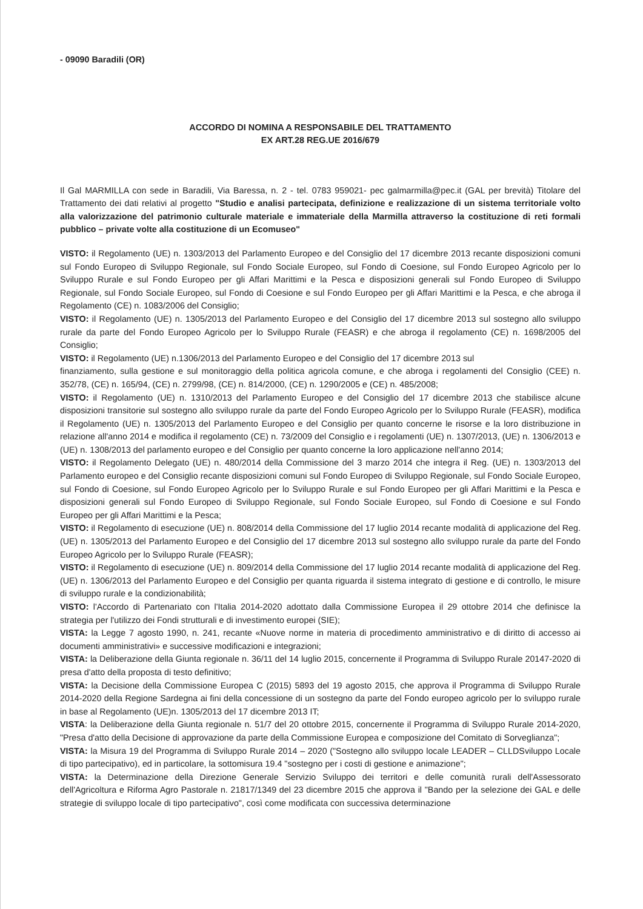- 09090 Baradili (OR)
ACCORDO DI NOMINA A RESPONSABILE DEL TRATTAMENTO
EX ART.28 REG.UE 2016/679
Il Gal MARMILLA con sede in Baradili, Via Baressa, n. 2 - tel. 0783 959021- pec galmarmilla@pec.it (GAL per brevità) Titolare del Trattamento dei dati relativi al progetto "Studio e analisi partecipata, definizione e realizzazione di un sistema territoriale volto alla valorizzazione del patrimonio culturale materiale e immateriale della Marmilla attraverso la costituzione di reti formali pubblico – private volte alla costituzione di un Ecomuseo"
VISTO: il Regolamento (UE) n. 1303/2013 del Parlamento Europeo e del Consiglio del 17 dicembre 2013 recante disposizioni comuni sul Fondo Europeo di Sviluppo Regionale, sul Fondo Sociale Europeo, sul Fondo di Coesione, sul Fondo Europeo Agricolo per lo Sviluppo Rurale e sul Fondo Europeo per gli Affari Marittimi e la Pesca e disposizioni generali sul Fondo Europeo di Sviluppo Regionale, sul Fondo Sociale Europeo, sul Fondo di Coesione e sul Fondo Europeo per gli Affari Marittimi e la Pesca, e che abroga il Regolamento (CE) n. 1083/2006 del Consiglio;
VISTO: il Regolamento (UE) n. 1305/2013 del Parlamento Europeo e del Consiglio del 17 dicembre 2013 sul sostegno allo sviluppo rurale da parte del Fondo Europeo Agricolo per lo Sviluppo Rurale (FEASR) e che abroga il regolamento (CE) n. 1698/2005 del Consiglio;
VISTO: il Regolamento (UE) n.1306/2013 del Parlamento Europeo e del Consiglio del 17 dicembre 2013 sul
finanziamento, sulla gestione e sul monitoraggio della politica agricola comune, e che abroga i regolamenti del Consiglio (CEE) n. 352/78, (CE) n. 165/94, (CE) n. 2799/98, (CE) n. 814/2000, (CE) n. 1290/2005 e (CE) n. 485/2008;
VISTO: il Regolamento (UE) n. 1310/2013 del Parlamento Europeo e del Consiglio del 17 dicembre 2013 che stabilisce alcune disposizioni transitorie sul sostegno allo sviluppo rurale da parte del Fondo Europeo Agricolo per lo Sviluppo Rurale (FEASR), modifica il Regolamento (UE) n. 1305/2013 del Parlamento Europeo e del Consiglio per quanto concerne le risorse e la loro distribuzione in relazione all'anno 2014 e modifica il regolamento (CE) n. 73/2009 del Consiglio e i regolamenti (UE) n. 1307/2013, (UE) n. 1306/2013 e (UE) n. 1308/2013 del parlamento europeo e del Consiglio per quanto concerne la loro applicazione nell'anno 2014;
VISTO: il Regolamento Delegato (UE) n. 480/2014 della Commissione del 3 marzo 2014 che integra il Reg. (UE) n. 1303/2013 del Parlamento europeo e del Consiglio recante disposizioni comuni sul Fondo Europeo di Sviluppo Regionale, sul Fondo Sociale Europeo, sul Fondo di Coesione, sul Fondo Europeo Agricolo per lo Sviluppo Rurale e sul Fondo Europeo per gli Affari Marittimi e la Pesca e disposizioni generali sul Fondo Europeo di Sviluppo Regionale, sul Fondo Sociale Europeo, sul Fondo di Coesione e sul Fondo Europeo per gli Affari Marittimi e la Pesca;
VISTO: il Regolamento di esecuzione (UE) n. 808/2014 della Commissione del 17 luglio 2014 recante modalità di applicazione del Reg. (UE) n. 1305/2013 del Parlamento Europeo e del Consiglio del 17 dicembre 2013 sul sostegno allo sviluppo rurale da parte del Fondo Europeo Agricolo per lo Sviluppo Rurale (FEASR);
VISTO: il Regolamento di esecuzione (UE) n. 809/2014 della Commissione del 17 luglio 2014 recante modalità di applicazione del Reg. (UE) n. 1306/2013 del Parlamento Europeo e del Consiglio per quanta riguarda il sistema integrato di gestione e di controllo, le misure di sviluppo rurale e la condizionabilità;
VISTO: l'Accordo di Partenariato con l'Italia 2014-2020 adottato dalla Commissione Europea il 29 ottobre 2014 che definisce la strategia per l'utilizzo dei Fondi strutturali e di investimento europei (SIE);
VISTA: la Legge 7 agosto 1990, n. 241, recante «Nuove norme in materia di procedimento amministrativo e di diritto di accesso ai documenti amministrativi» e successive modificazioni e integrazioni;
VISTA: la Deliberazione della Giunta regionale n. 36/11 del 14 luglio 2015, concernente il Programma di Sviluppo Rurale 20147-2020 di presa d'atto della proposta di testo definitivo;
VISTA: la Decisione della Commissione Europea C (2015) 5893 del 19 agosto 2015, che approva il Programma di Sviluppo Rurale 2014-2020 della Regione Sardegna ai fini della concessione di un sostegno da parte del Fondo europeo agricolo per lo sviluppo rurale in base al Regolamento (UE)n. 1305/2013 del 17 dicembre 2013 IT;
VISTA: la Deliberazione della Giunta regionale n. 51/7 del 20 ottobre 2015, concernente il Programma di Sviluppo Rurale 2014-2020, "Presa d'atto della Decisione di approvazione da parte della Commissione Europea e composizione del Comitato di Sorveglianza";
VISTA: la Misura 19 del Programma di Sviluppo Rurale 2014 – 2020 ("Sostegno allo sviluppo locale LEADER – CLLDSviluppo Locale di tipo partecipativo), ed in particolare, la sottomisura 19.4 "sostegno per i costi di gestione e animazione";
VISTA: la Determinazione della Direzione Generale Servizio Sviluppo dei territori e delle comunità rurali dell'Assessorato dell'Agricoltura e Riforma Agro Pastorale n. 21817/1349 del 23 dicembre 2015 che approva il "Bando per la selezione dei GAL e delle strategie di sviluppo locale di tipo partecipativo", così come modificata con successiva determinazione